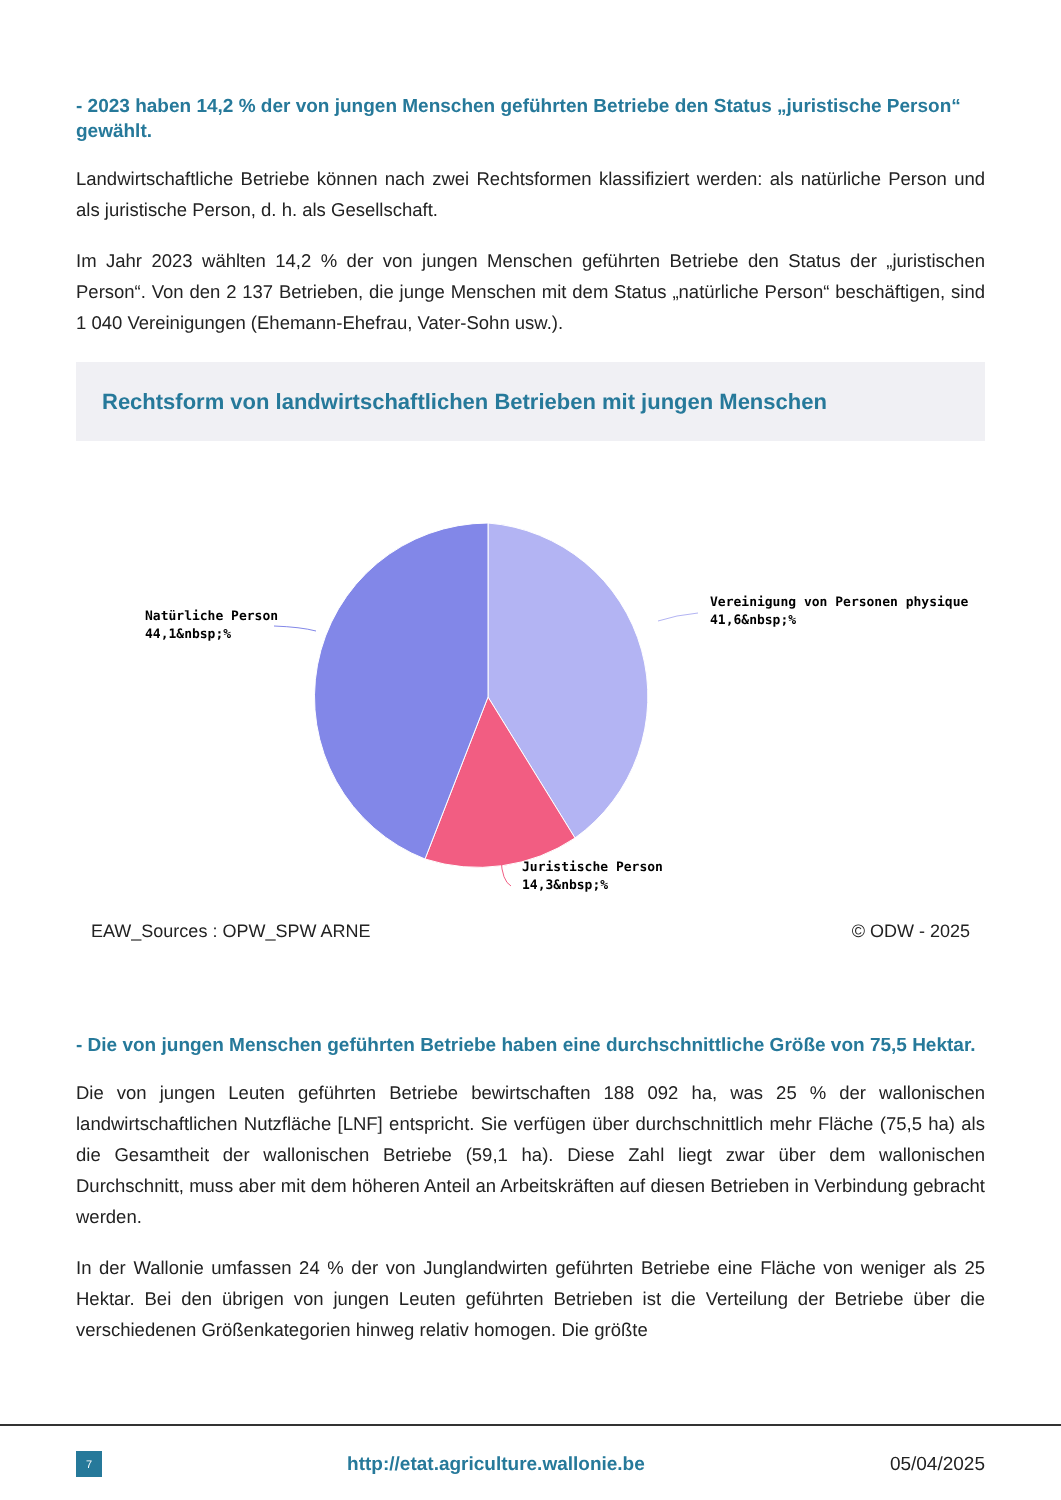- 2023 haben 14,2 % der von jungen Menschen geführten Betriebe den Status „juristische Person“ gewählt.
Landwirtschaftliche Betriebe können nach zwei Rechtsformen klassifiziert werden: als natürliche Person und als juristische Person, d. h. als Gesellschaft.
Im Jahr 2023 wählten 14,2 % der von jungen Menschen geführten Betriebe den Status der „juristischen Person“. Von den 2 137 Betrieben, die junge Menschen mit dem Status „natürliche Person“ beschäftigen, sind 1 040 Vereinigungen (Ehemann-Ehefrau, Vater-Sohn usw.).
Rechtsform von landwirtschaftlichen Betrieben mit jungen Menschen
Vereinigung von Personen physique
41,6&nbsp;%
Natürliche Person
44,1&nbsp;%
Juristische Person
14,3&nbsp;%
EAW_Sources : OPW_SPW ARNE © ODW - 2025
- Die von jungen Menschen geführten Betriebe haben eine durchschnittliche Größe von 75,5 Hektar.
Die von jungen Leuten geführten Betriebe bewirtschaften 188 092 ha, was 25 % der wallonischen landwirtschaftlichen Nutzfläche [LNF] entspricht. Sie verfügen über durchschnittlich mehr Fläche (75,5 ha) als die Gesamtheit der wallonischen Betriebe (59,1 ha). Diese Zahl liegt zwar über dem wallonischen Durchschnitt, muss aber mit dem höheren Anteil an Arbeitskräften auf diesen Betrieben in Verbindung gebracht werden.
In der Wallonie umfassen 24 % der von Junglandwirten geführten Betriebe eine Fläche von weniger als 25 Hektar. Bei den übrigen von jungen Leuten geführten Betrieben ist die Verteilung der Betriebe über die verschiedenen Größenkategorien hinweg relativ homogen. Die größte
7
http://etat.agriculture.wallonie.be 05/04/2025